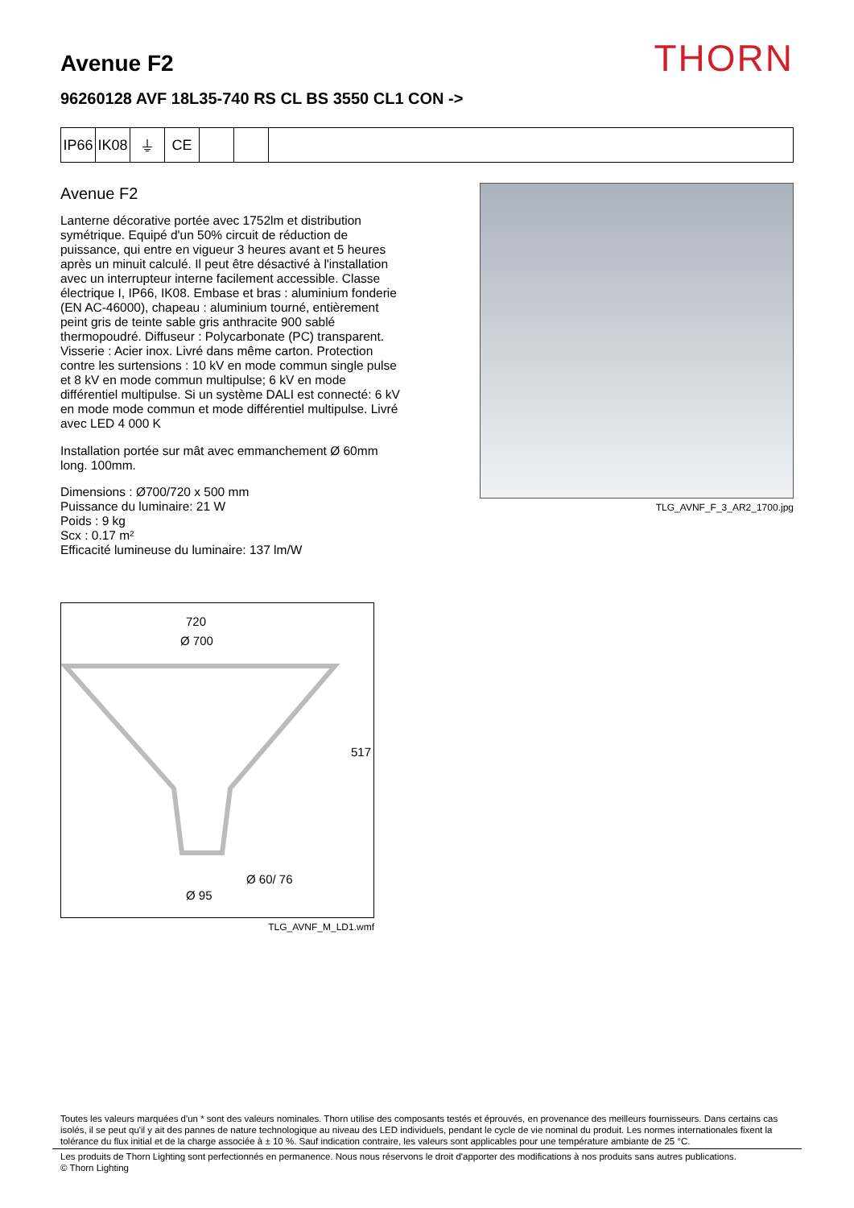Avenue F2
THORN
96260128 AVF 18L35-740 RS CL BS 3550 CL1 CON ->
IP66
IK08
⏚ CE
Avenue F2
Lanterne décorative portée avec 1752lm et distribution symétrique. Equipé d'un 50% circuit de réduction de puissance, qui entre en vigueur 3 heures avant et 5 heures après un minuit calculé. Il peut être désactivé à l'installation avec un interrupteur interne facilement accessible. Classe électrique I, IP66, IK08. Embase et bras : aluminium fonderie (EN AC-46000), chapeau : aluminium tourné, entièrement peint gris de teinte sable gris anthracite 900 sablé thermopoudré. Diffuseur : Polycarbonate (PC) transparent. Visserie : Acier inox. Livré dans même carton. Protection contre les surtensions : 10 kV en mode commun single pulse et 8 kV en mode commun multipulse; 6 kV en mode différentiel multipulse. Si un système DALI est connecté: 6 kV en mode mode commun et mode différentiel multipulse. Livré avec LED 4 000 K
Installation portée sur mât avec emmanchement Ø 60mm long. 100mm.
Dimensions : Ø700/720 x 500 mm
Puissance du luminaire: 21 W
Poids : 9 kg
Scx : 0.17 m²
Efficacité lumineuse du luminaire: 137 lm/W
TLG_AVNF_F_3_AR2_1700.jpg
720
Ø 700
517
Ø 60/ 76
Ø 95
TLG_AVNF_M_LD1.wmf
Toutes les valeurs marquées d'un * sont des valeurs nominales. Thorn utilise des composants testés et éprouvés, en provenance des meilleurs fournisseurs. Dans certains cas isolés, il se peut qu'il y ait des pannes de nature technologique au niveau des LED individuels, pendant le cycle de vie nominal du produit. Les normes internationales fixent la tolérance du flux initial et de la charge associée à ± 10 %. Sauf indication contraire, les valeurs sont applicables pour une température ambiante de 25 °C.
Les produits de Thorn Lighting sont perfectionnés en permanence. Nous nous réservons le droit d'apporter des modifications à nos produits sans autres publications.
© Thorn Lighting